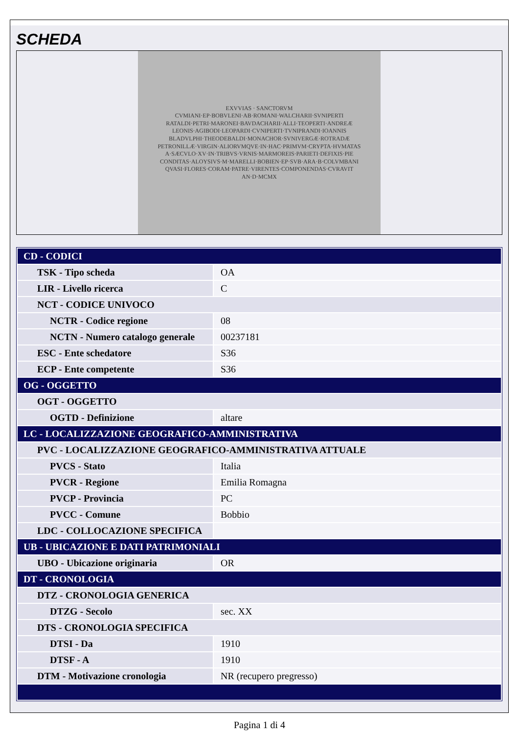SCHEDA
EXVVIAS · SANCTORVM
CVMIANI·EP·BOBVLENI·AB·ROMANI·WALCHARII·SVNIPERTI
RATALDI·PETRI·MARONEI·BAVDACHARII·ALLI·TEOPERTI·ANDREÆ
LEONIS·AGIBODI·LEOPARDI·CVNIPERTI·TVNIPRANDI·IOANNIS
BLADVLPHI·THEODEBALDI·MONACHOR·SVNIVERGÆ·ROTRADÆ
PETRONILLÆ·VIRGIN·ALIORVMQVE·IN·HAC·PRIMVM·CRYPTA·HVMATAS
A·SÆCVLO·XV·IN·TRIBVS·VRNIS·MARMOREIS·PARIETI·DEFIXIS·PIE
CONDITAS·ALOYSIVS·M·MARELLI·BOBIEN·EP·SVB·ARA·B·COLVMBANI
QVASI·FLORES·CORAM·PATRE·VIRENTES·COMPONENDAS·CVRAVIT
AN·D·MCMX
| CD - CODICI | |
| TSK - Tipo scheda | OA |
| LIR - Livello ricerca | C |
| NCT - CODICE UNIVOCO | |
| NCTR - Codice regione | 08 |
| NCTN - Numero catalogo generale | 00237181 |
| ESC - Ente schedatore | S36 |
| ECP - Ente competente | S36 |
| OG - OGGETTO | |
| OGT - OGGETTO | |
| OGTD - Definizione | altare |
| LC - LOCALIZZAZIONE GEOGRAFICO-AMMINISTRATIVA | |
| PVC - LOCALIZZAZIONE GEOGRAFICO-AMMINISTRATIVA ATTUALE | |
| PVCS - Stato | Italia |
| PVCR - Regione | Emilia Romagna |
| PVCP - Provincia | PC |
| PVCC - Comune | Bobbio |
| LDC - COLLOCAZIONE SPECIFICA | |
| UB - UBICAZIONE E DATI PATRIMONIALI | |
| UBO - Ubicazione originaria | OR |
| DT - CRONOLOGIA | |
| DTZ - CRONOLOGIA GENERICA | |
| DTZG - Secolo | sec. XX |
| DTS - CRONOLOGIA SPECIFICA | |
| DTSI - Da | 1910 |
| DTSF - A | 1910 |
| DTM - Motivazione cronologia | NR (recupero pregresso) |
Pagina 1 di 4